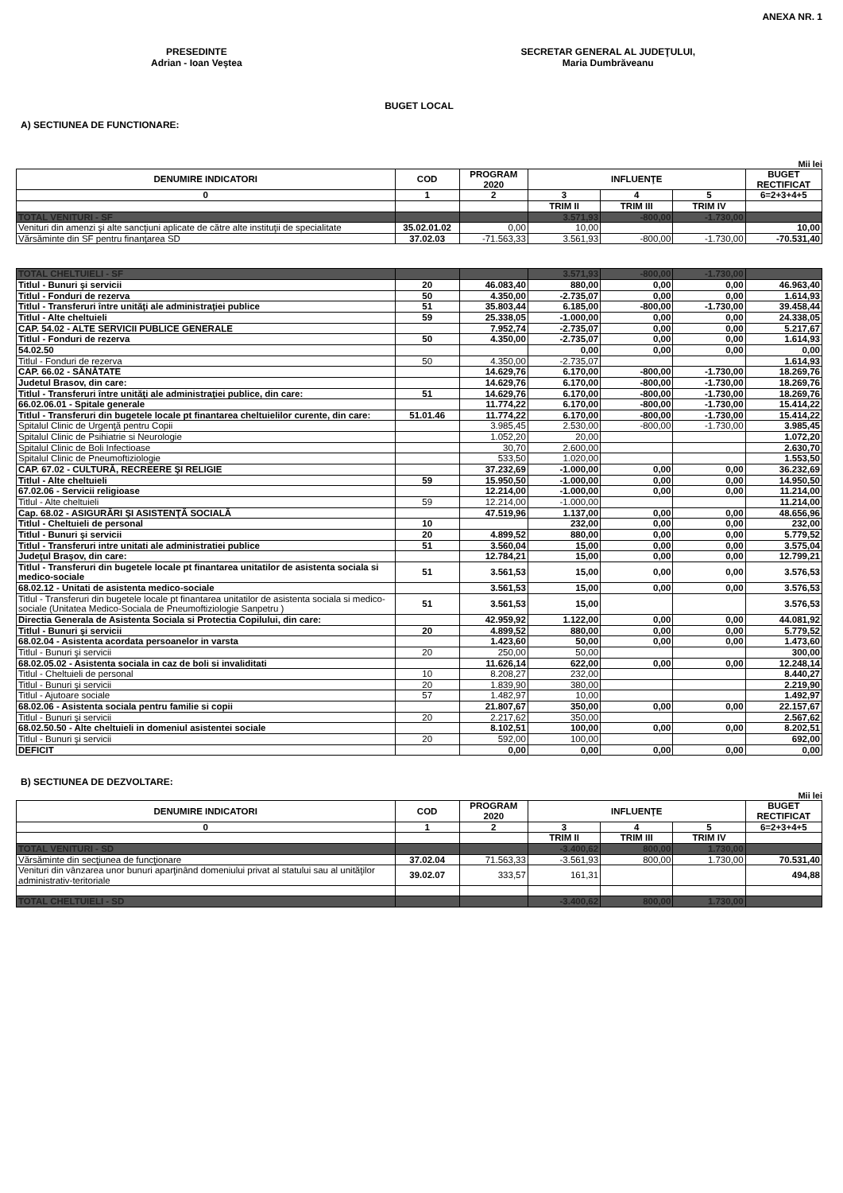ANEXA NR. 1
PRESEDINTE
Adrian - Ioan Veştea
SECRETAR GENERAL AL JUDEŢULUI,
Maria Dumbrăveanu
BUGET LOCAL
A) SECTIUNEA DE FUNCTIONARE:
Mii lei
| DENUMIRE INDICATORI | COD | PROGRAM 2020 | INFLUENŢE | | | BUGET RECTIFICAT |
| --- | --- | --- | --- | --- | --- | --- |
| 0 | 1 | 2 | 3 | 4 | 5 | 6=2+3+4+5 |
| | | | TRIM II | TRIM III | TRIM IV | |
| TOTAL VENITURI - SF | | | 3.571,93 | -800,00 | -1.730,00 | |
| Venituri din amenzi şi alte sancţiuni aplicate de către alte instituţii de specialitate | 35.02.01.02 | 0,00 | 10,00 | | | 10,00 |
| Vărsăminte din SF pentru finanţarea SD | 37.02.03 | -71.563,33 | 3.561,93 | -800,00 | -1.730,00 | -70.531,40 |
| TOTAL CHELTUIELI - SF | | | 3.571,93 | -800,00 | -1.730,00 | |
| Titlul - Bunuri şi servicii | 20 | 46.083,40 | 880,00 | 0,00 | 0,00 | 46.963,40 |
| Titlul - Fonduri de rezerva | 50 | 4.350,00 | -2.735,07 | 0,00 | 0,00 | 1.614,93 |
| Titlul - Transferuri între unităţi ale administraţiei publice | 51 | 35.803,44 | 6.185,00 | -800,00 | -1.730,00 | 39.458,44 |
| Titlul - Alte cheltuieli | 59 | 25.338,05 | -1.000,00 | 0,00 | 0,00 | 24.338,05 |
| CAP. 54.02 - ALTE SERVICII PUBLICE GENERALE | | 7.952,74 | -2.735,07 | 0,00 | 0,00 | 5.217,67 |
| Titlul - Fonduri de rezerva | 50 | 4.350,00 | -2.735,07 | 0,00 | 0,00 | 1.614,93 |
| 54.02.50 | | | 0,00 | 0,00 | 0,00 | 0,00 |
| Titlul - Fonduri de rezerva | 50 | 4.350,00 | -2.735,07 | | | 1.614,93 |
| CAP. 66.02 - SĂNĂTATE | | 14.629,76 | 6.170,00 | -800,00 | -1.730,00 | 18.269,76 |
| Judetul Brasov, din care: | | 14.629,76 | 6.170,00 | -800,00 | -1.730,00 | 18.269,76 |
| Titlul - Transferuri între unităţi ale administraţiei publice, din care: | 51 | 14.629,76 | 6.170,00 | -800,00 | -1.730,00 | 18.269,76 |
| 66.02.06.01 - Spitale generale | | 11.774,22 | 6.170,00 | -800,00 | -1.730,00 | 15.414,22 |
| Titlul - Transferuri din bugetele locale pt finantarea cheltuielilor curente, din care: | 51.01.46 | 11.774,22 | 6.170,00 | -800,00 | -1.730,00 | 15.414,22 |
| Spitalul Clinic de Urgenţă pentru Copii | | 3.985,45 | 2.530,00 | -800,00 | -1.730,00 | 3.985,45 |
| Spitalul Clinic de Psihiatrie si Neurologie | | 1.052,20 | 20,00 | | | 1.072,20 |
| Spitalul Clinic de Boli Infectioase | | 30,70 | 2.600,00 | | | 2.630,70 |
| Spitalul Clinic de Pneumoftiziologie | | 533,50 | 1.020,00 | | | 1.553,50 |
| CAP. 67.02 - CULTURĂ, RECREERE ŞI RELIGIE | | 37.232,69 | -1.000,00 | 0,00 | 0,00 | 36.232,69 |
| Titlul - Alte cheltuieli | 59 | 15.950,50 | -1.000,00 | 0,00 | 0,00 | 14.950,50 |
| 67.02.06 - Servicii religioase | | 12.214,00 | -1.000,00 | 0,00 | 0,00 | 11.214,00 |
| Titlul - Alte cheltuieli | 59 | 12.214,00 | -1.000,00 | | | 11.214,00 |
| Cap. 68.02 - ASIGURĂRI ŞI ASISTENŢĂ SOCIALĂ | | 47.519,96 | 1.137,00 | 0,00 | 0,00 | 48.656,96 |
| Titlul - Cheltuieli de personal | 10 | | 232,00 | 0,00 | 0,00 | 232,00 |
| Titlul - Bunuri şi servicii | 20 | 4.899,52 | 880,00 | 0,00 | 0,00 | 5.779,52 |
| Titlul - Transferuri intre unitati ale administratiei publice | 51 | 3.560,04 | 15,00 | 0,00 | 0,00 | 3.575,04 |
| Judeţul Braşov, din care: | | 12.784,21 | 15,00 | 0,00 | 0,00 | 12.799,21 |
| Titlul - Transferuri din bugetele locale pt finantarea unitatilor de asistenta sociala si medico-sociale | 51 | 3.561,53 | 15,00 | 0,00 | 0,00 | 3.576,53 |
| 68.02.12 - Unitati de asistenta medico-sociale | | 3.561,53 | 15,00 | 0,00 | 0,00 | 3.576,53 |
| Titlul - Transferuri din bugetele locale pt finantarea unitatilor de asistenta sociala si medico-sociale (Unitatea Medico-Sociala de Pneumoftiziologie Sanpetru ) | 51 | 3.561,53 | 15,00 | | | 3.576,53 |
| Directia Generala de Asistenta Sociala si Protectia Copilului, din care: | | 42.959,92 | 1.122,00 | 0,00 | 0,00 | 44.081,92 |
| Titlul - Bunuri şi servicii | 20 | 4.899,52 | 880,00 | 0,00 | 0,00 | 5.779,52 |
| 68.02.04 - Asistenta acordata persoanelor in varsta | | 1.423,60 | 50,00 | 0,00 | 0,00 | 1.473,60 |
| Titlul - Bunuri şi servicii | 20 | 250,00 | 50,00 | | | 300,00 |
| 68.02.05.02 - Asistenta sociala in caz de boli si invaliditati | | 11.626,14 | 622,00 | 0,00 | 0,00 | 12.248,14 |
| Titlul - Cheltuieli de personal | 10 | 8.208,27 | 232,00 | | | 8.440,27 |
| Titlul - Bunuri şi servicii | 20 | 1.839,90 | 380,00 | | | 2.219,90 |
| Titlul - Ajutoare sociale | 57 | 1.482,97 | 10,00 | | | 1.492,97 |
| 68.02.06 - Asistenta sociala pentru familie si copii | | 21.807,67 | 350,00 | 0,00 | 0,00 | 22.157,67 |
| Titlul - Bunuri şi servicii | 20 | 2.217,62 | 350,00 | | | 2.567,62 |
| 68.02.50.50 - Alte cheltuieli in domeniul asistentei sociale | | 8.102,51 | 100,00 | 0,00 | 0,00 | 8.202,51 |
| Titlul - Bunuri şi servicii | 20 | 592,00 | 100,00 | | | 692,00 |
| DEFICIT | | 0,00 | 0,00 | 0,00 | 0,00 | 0,00 |
B) SECTIUNEA DE DEZVOLTARE:
Mii lei
| DENUMIRE INDICATORI | COD | PROGRAM 2020 | INFLUENŢE | | | BUGET RECTIFICAT |
| --- | --- | --- | --- | --- | --- | --- |
| 0 | 1 | 2 | 3 | 4 | 5 | 6=2+3+4+5 |
| | | | TRIM II | TRIM III | TRIM IV | |
| TOTAL VENITURI - SD | | | -3.400,62 | 800,00 | 1.730,00 | |
| Vărsăminte din secţiunea de funcţionare | 37.02.04 | 71.563,33 | -3.561,93 | 800,00 | 1.730,00 | 70.531,40 |
| Venituri din vânzarea unor bunuri aparţinând domeniului privat al statului sau al unităţilor administrativ-teritoriale | 39.02.07 | 333,57 | 161,31 | | | 494,88 |
| TOTAL CHELTUIELI - SD | | | -3.400,62 | 800,00 | 1.730,00 | |